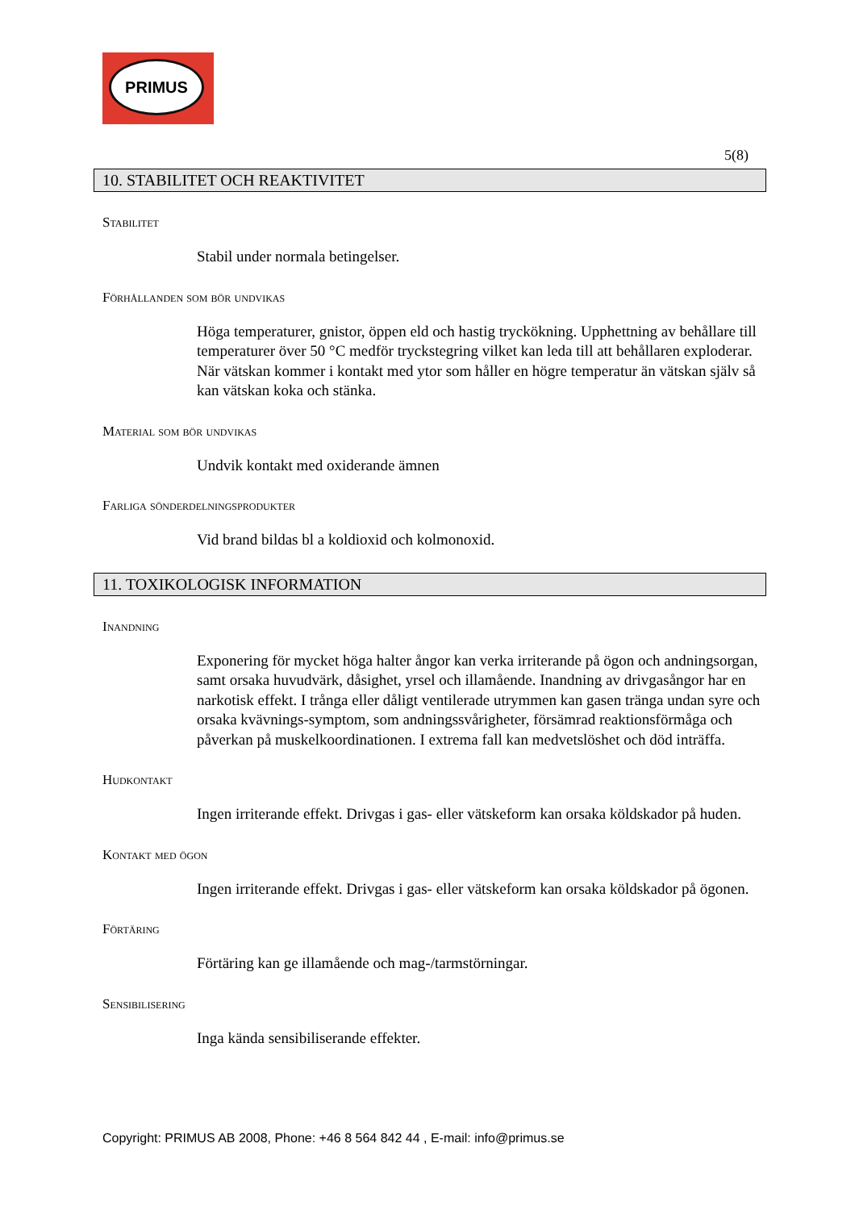PRIMUS
5(8)
10. STABILITET OCH REAKTIVITET
Stabilitet
Stabil under normala betingelser.
Förhållanden som bör undvikas
Höga temperaturer, gnistor, öppen eld och hastig tryckökning. Upphettning av behållare till temperaturer över 50 °C medför tryckstegring vilket kan leda till att behållaren exploderar. När vätskan kommer i kontakt med ytor som håller en högre temperatur än vätskan själv så kan vätskan koka och stänka.
Material som bör undvikas
Undvik kontakt med oxiderande ämnen
Farliga sönderdelningsprodukter
Vid brand bildas bl a koldioxid och kolmonoxid.
11. TOXIKOLOGISK INFORMATION
Inandning
Exponering för mycket höga halter ångor kan verka irriterande på ögon och andningsorgan, samt orsaka huvudvärk, dåsighet, yrsel och illamående. Inandning av drivgasångor har en narkotisk effekt. I trånga eller dåligt ventilerade utrymmen kan gasen tränga undan syre och orsaka kvävnings-symptom, som andningssvårigheter, försämrad reaktionsförmåga och påverkan på muskelkoordinationen. I extrema fall kan medvetslöshet och död inträffa.
Hudkontakt
Ingen irriterande effekt. Drivgas i gas- eller vätskeform kan orsaka köldskador på huden.
Kontakt med ögon
Ingen irriterande effekt. Drivgas i gas- eller vätskeform kan orsaka köldskador på ögonen.
Förtäring
Förtäring kan ge illamående och mag-/tarmstörningar.
Sensibilisering
Inga kända sensibiliserande effekter.
Copyright: PRIMUS AB 2008, Phone: +46 8 564 842 44 , E-mail: info@primus.se